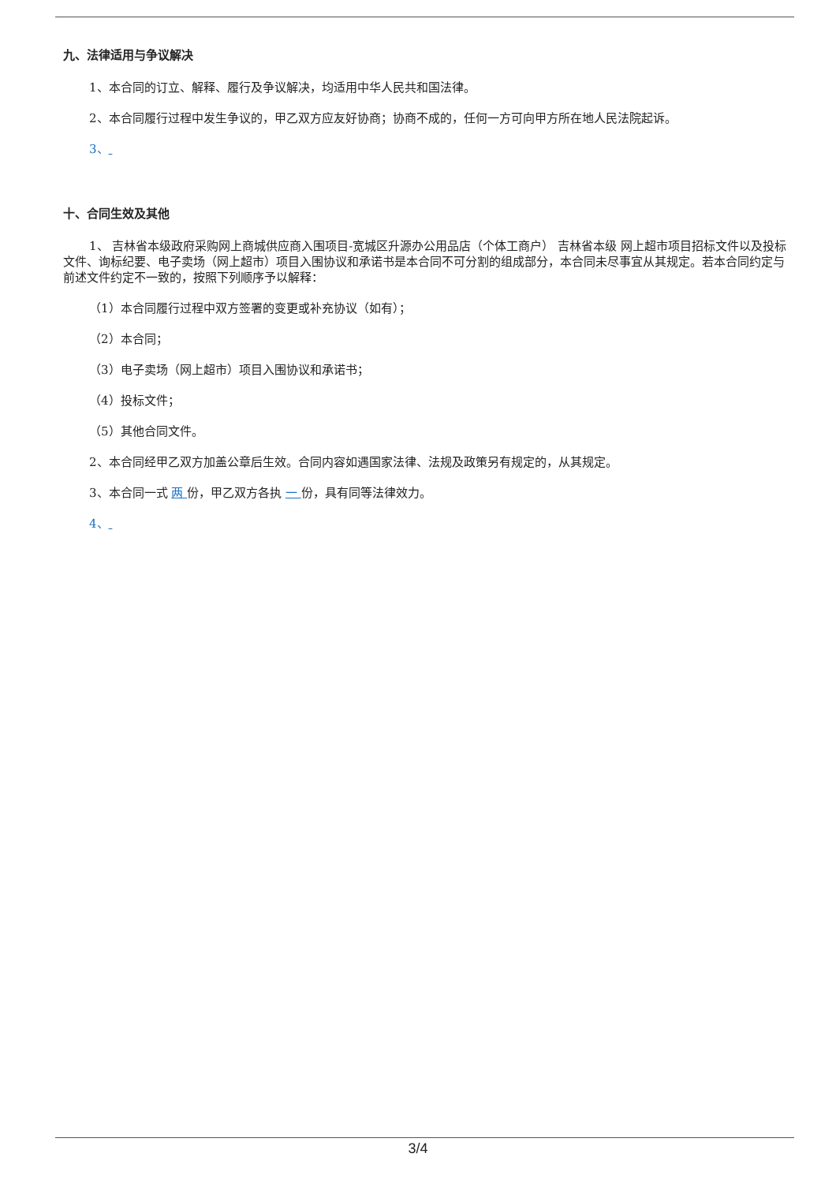九、法律适用与争议解决
1、本合同的订立、解释、履行及争议解决，均适用中华人民共和国法律。
2、本合同履行过程中发生争议的，甲乙双方应友好协商；协商不成的，任何一方可向甲方所在地人民法院起诉。
3、
十、合同生效及其他
1、 吉林省本级政府采购网上商城供应商入围项目-宽城区升源办公用品店（个体工商户） 吉林省本级 网上超市项目招标文件以及投标文件、询标纪要、电子卖场（网上超市）项目入围协议和承诺书是本合同不可分割的组成部分，本合同未尽事宜从其规定。若本合同约定与前述文件约定不一致的，按照下列顺序予以解释：
（1）本合同履行过程中双方签署的变更或补充协议（如有）；
（2）本合同；
（3）电子卖场（网上超市）项目入围协议和承诺书；
（4）投标文件；
（5）其他合同文件。
2、本合同经甲乙双方加盖公章后生效。合同内容如遇国家法律、法规及政策另有规定的，从其规定。
3、本合同一式 两 份，甲乙双方各执 一 份，具有同等法律效力。
4、
3/4